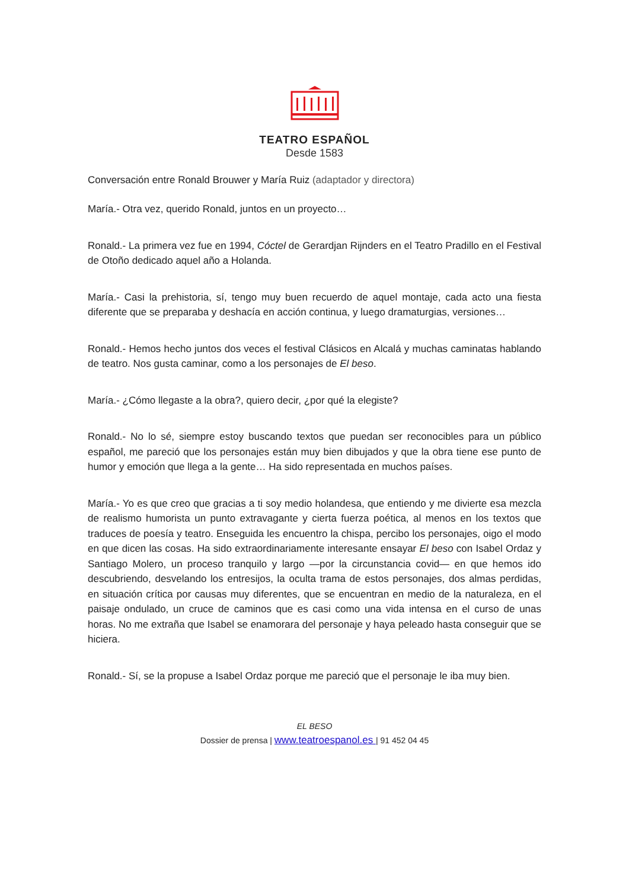TEATRO ESPAÑOL
Desde 1583
Conversación entre Ronald Brouwer y María Ruiz (adaptador y directora)
María.- Otra vez, querido Ronald, juntos en un proyecto…
Ronald.- La primera vez fue en 1994, Cóctel de Gerardjan Rijnders en el Teatro Pradillo en el Festival de Otoño dedicado aquel año a Holanda.
María.- Casi la prehistoria, sí, tengo muy buen recuerdo de aquel montaje, cada acto una fiesta diferente que se preparaba y deshacía en acción continua, y luego dramaturgias, versiones…
Ronald.- Hemos hecho juntos dos veces el festival Clásicos en Alcalá y muchas caminatas hablando de teatro. Nos gusta caminar, como a los personajes de El beso.
María.- ¿Cómo llegaste a la obra?, quiero decir, ¿por qué la elegiste?
Ronald.- No lo sé, siempre estoy buscando textos que puedan ser reconocibles para un público español, me pareció que los personajes están muy bien dibujados y que la obra tiene ese punto de humor y emoción que llega a la gente… Ha sido representada en muchos países.
María.- Yo es que creo que gracias a ti soy medio holandesa, que entiendo y me divierte esa mezcla de realismo humorista un punto extravagante y cierta fuerza poética, al menos en los textos que traduces de poesía y teatro. Enseguida les encuentro la chispa, percibo los personajes, oigo el modo en que dicen las cosas. Ha sido extraordinariamente interesante ensayar El beso con Isabel Ordaz y Santiago Molero, un proceso tranquilo y largo —por la circunstancia covid— en que hemos ido descubriendo, desvelando los entresijos, la oculta trama de estos personajes, dos almas perdidas, en situación crítica por causas muy diferentes, que se encuentran en medio de la naturaleza, en el paisaje ondulado, un cruce de caminos que es casi como una vida intensa en el curso de unas horas. No me extraña que Isabel se enamorara del personaje y haya peleado hasta conseguir que se hiciera.
Ronald.- Sí, se la propuse a Isabel Ordaz porque me pareció que el personaje le iba muy bien.
EL BESO
Dossier de prensa | www.teatroespanol.es | 91 452 04 45